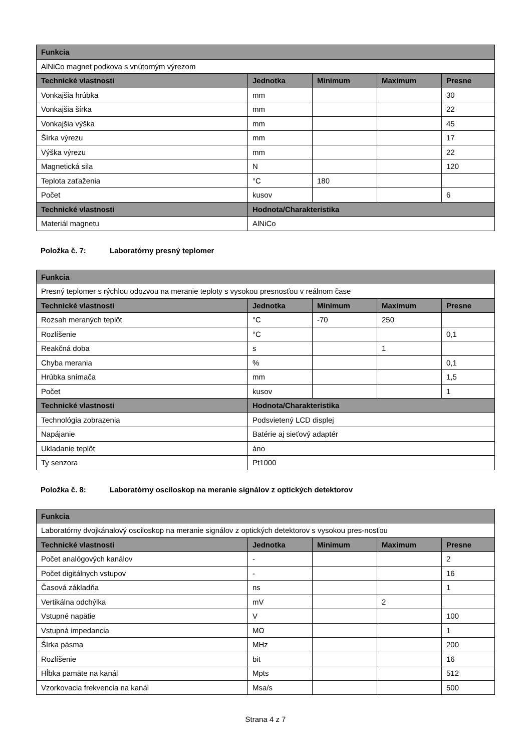| Funkcia | | | | |
| --- | --- | --- | --- | --- |
| AlNiCo magnet podkova s vnútorným výrezom | | | | |
| Technické vlastnosti | Jednotka | Minimum | Maximum | Presne |
| Vonkajšia hrúbka | mm | | | 30 |
| Vonkajšia šírka | mm | | | 22 |
| Vonkajšia výška | mm | | | 45 |
| Šírka výrezu | mm | | | 17 |
| Výška výrezu | mm | | | 22 |
| Magnetická sila | N | | | 120 |
| Teplota zaťaženia | °C | 180 | | |
| Počet | kusov | | | 6 |
| Technické vlastnosti | Hodnota/Charakteristika | | | |
| Materiál magnetu | AlNiCo | | | |
Položka č. 7: Laboratórny presný teplomer
| Funkcia | | | | |
| --- | --- | --- | --- | --- |
| Presný teplomer s rýchlou odozvou na meranie teploty s vysokou presnosťou v reálnom čase | | | | |
| Technické vlastnosti | Jednotka | Minimum | Maximum | Presne |
| Rozsah meraných teplôt | °C | -70 | 250 | |
| Rozlíšenie | °C | | | 0,1 |
| Reakčná doba | s | | 1 | |
| Chyba merania | % | | | 0,1 |
| Hrúbka snímača | mm | | | 1,5 |
| Počet | kusov | | | 1 |
| Technické vlastnosti | Hodnota/Charakteristika | | | |
| Technológia zobrazenia | Podsvietený LCD displej | | | |
| Napájanie | Batérie aj sieťový adaptér | | | |
| Ukladanie teplôt | áno | | | |
| Ty senzora | Pt1000 | | | |
Položka č. 8: Laboratórny osciloskop na meranie signálov z optických detektorov
| Funkcia | | | | |
| --- | --- | --- | --- | --- |
| Laboratórny dvojkánalový osciloskop na meranie signálov z optických detektorov s vysokou pres-nosťou | | | | |
| Technické vlastnosti | Jednotka | Minimum | Maximum | Presne |
| Počet analógových kanálov | - | | | 2 |
| Počet digitálnych vstupov | - | | | 16 |
| Časová základňa | ns | | | 1 |
| Vertikálna odchýlka | mV | | 2 | |
| Vstupné napätie | V | | | 100 |
| Vstupná impedancia | MΩ | | | 1 |
| Šírka pásma | MHz | | | 200 |
| Rozlíšenie | bit | | | 16 |
| Hĺbka pamäte na kanál | Mpts | | | 512 |
| Vzorkovacia frekvencia na kanál | Msa/s | | | 500 |
Strana 4 z 7